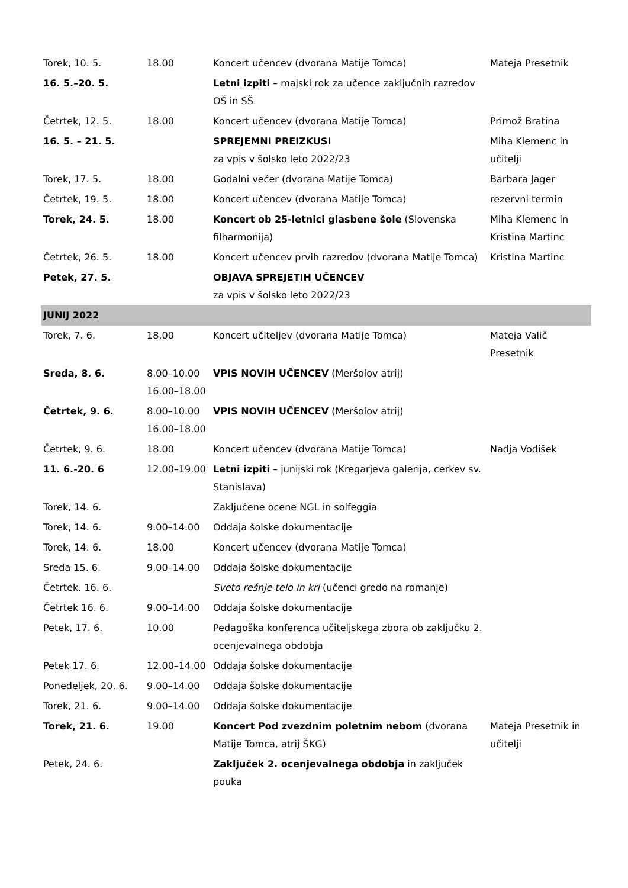| Torek, 10. 5. | 18.00 | Koncert učencev (dvorana Matije Tomca) | Mateja Presetnik |
| 16. 5.–20. 5. | | Letni izpiti – majski rok za učence zaključnih razredov OŠ in SŠ | |
| Četrtek, 12. 5. | 18.00 | Koncert učencev (dvorana Matije Tomca) | Primož Bratina |
| 16. 5. – 21. 5. | | SPREJEMNI PREIZKUSI za vpis v šolsko leto 2022/23 | Miha Klemenc in učitelji |
| Torek, 17. 5. | 18.00 | Godalni večer (dvorana Matije Tomca) | Barbara Jager |
| Četrtek, 19. 5. | 18.00 | Koncert učencev (dvorana Matije Tomca) | rezervni termin |
| Torek, 24. 5. | 18.00 | Koncert ob 25-letnici glasbene šole (Slovenska filharmonija) | Miha Klemenc in Kristina Martinc |
| Četrtek, 26. 5. | 18.00 | Koncert učencev prvih razredov (dvorana Matije Tomca) | Kristina Martinc |
| Petek, 27. 5. | | OBJAVA SPREJETIH UČENCEV za vpis v šolsko leto 2022/23 | |
| JUNIJ 2022 | | | |
| Torek, 7. 6. | 18.00 | Koncert učiteljev (dvorana Matije Tomca) | Mateja Valič Presetnik |
| Sreda, 8. 6. | 8.00–10.00 16.00–18.00 | VPIS NOVIH UČENCEV (Meršolov atrij) | |
| Četrtek, 9. 6. | 8.00–10.00 16.00–18.00 | VPIS NOVIH UČENCEV (Meršolov atrij) | |
| Četrtek, 9. 6. | 18.00 | Koncert učencev (dvorana Matije Tomca) | Nadja Vodišek |
| 11. 6.-20. 6 | 12.00–19.00 | Letni izpiti – junijski rok (Kregarjeva galerija, cerkev sv. Stanislava) | |
| Torek, 14. 6. | | Zaključene ocene NGL in solfeggia | |
| Torek, 14. 6. | 9.00–14.00 | Oddaja šolske dokumentacije | |
| Torek, 14. 6. | 18.00 | Koncert učencev (dvorana Matije Tomca) | |
| Sreda 15. 6. | 9.00–14.00 | Oddaja šolske dokumentacije | |
| Četrtek. 16. 6. | | Sveto rešnje telo in kri (učenci gredo na romanje) | |
| Četrtek 16. 6. | 9.00–14.00 | Oddaja šolske dokumentacije | |
| Petek, 17. 6. | 10.00 | Pedagoška konferenca učiteljskega zbora ob zaključku 2. ocenjevalnega obdobja | |
| Petek 17. 6. | 12.00–14.00 | Oddaja šolske dokumentacije | |
| Ponedeljek, 20. 6. | 9.00–14.00 | Oddaja šolske dokumentacije | |
| Torek, 21. 6. | 9.00–14.00 | Oddaja šolske dokumentacije | |
| Torek, 21. 6. | 19.00 | Koncert Pod zvezdnim poletnim nebom (dvorana Matije Tomca, atrij ŠKG) | Mateja Presetnik in učitelji |
| Petek, 24. 6. | | Zaključek 2. ocenjevalnega obdobja in zaključek pouka | |